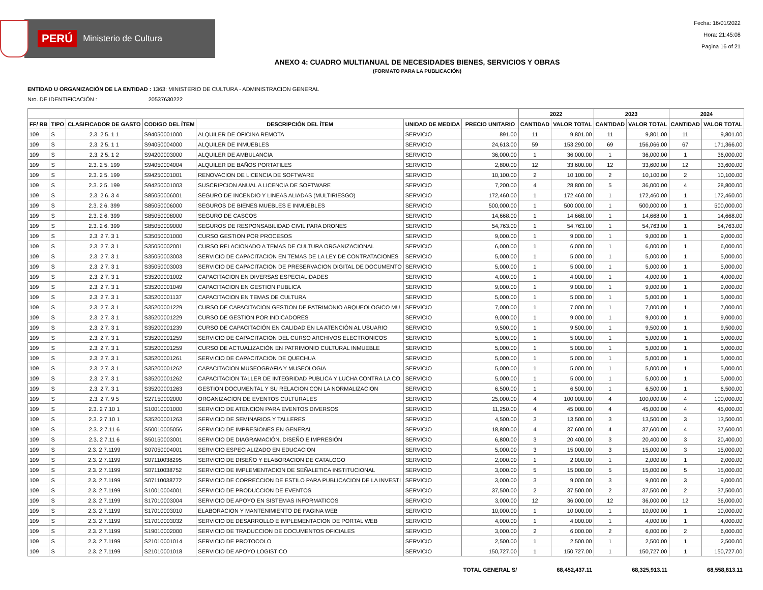PERÚ Ministerio de Cultura
Fecha: 16/01/2022
Hora: 21:45:08
Pagina 16 of 21
ANEXO 4: CUADRO MULTIANUAL DE NECESIDADES BIENES, SERVICIOS Y OBRAS
(FORMATO PARA LA PUBLICACIÓN)
ENTIDAD U ORGANIZACIÓN DE LA ENTIDAD : 1363: MINISTERIO DE CULTURA - ADMINISTRACION GENERAL
Nro. DE IDENTIFICACIÓN : 20537630222
| | | | | | | | 2022 | | 2023 | | 2024 | |
| --- | --- | --- | --- | --- | --- | --- | --- | --- | --- | --- | --- | --- |
| FF/ RB | TIPO | CLASIFICADOR DE GASTO | CODIGO DEL ÍTEM | DESCRIPCIÓN DEL ÍTEM | UNIDAD DE MEDIDA | PRECIO UNITARIO | CANTIDAD | VALOR TOTAL | CANTIDAD | VALOR TOTAL | CANTIDAD | VALOR TOTAL |
| 109 | S | 2.3. 2 5. 1 1 | S94050001000 | ALQUILER DE OFICINA REMOTA | SERVICIO | 891.00 | 11 | 9,801.00 | 11 | 9,801.00 | 11 | 9,801.00 |
| 109 | S | 2.3. 2 5. 1 1 | S94050004000 | ALQUILER DE INMUEBLES | SERVICIO | 24,613.00 | 59 | 153,290.00 | 69 | 156,066.00 | 67 | 171,366.00 |
| 109 | S | 2.3. 2 5. 1 2 | S94200003000 | ALQUILER DE AMBULANCIA | SERVICIO | 36,000.00 | 1 | 36,000.00 | 1 | 36,000.00 | 1 | 36,000.00 |
| 109 | S | 2.3. 2 5. 199 | S94050004004 | ALQUILER DE BAÑOS PORTATILES | SERVICIO | 2,800.00 | 12 | 33,600.00 | 12 | 33,600.00 | 12 | 33,600.00 |
| 109 | S | 2.3. 2 5. 199 | S94250001001 | RENOVACION DE LICENCIA DE SOFTWARE | SERVICIO | 10,100.00 | 2 | 10,100.00 | 2 | 10,100.00 | 2 | 10,100.00 |
| 109 | S | 2.3. 2 5. 199 | S94250001003 | SUSCRIPCION ANUAL A LICENCIA DE SOFTWARE | SERVICIO | 7,200.00 | 4 | 28,800.00 | 5 | 36,000.00 | 4 | 28,800.00 |
| 109 | S | 2.3. 2 6. 3 4 | S85050006001 | SEGURO DE INCENDIO Y LINEAS ALIADAS (MULTIRIESGO) | SERVICIO | 172,460.00 | 1 | 172,460.00 | 1 | 172,460.00 | 1 | 172,460.00 |
| 109 | S | 2.3. 2 6. 399 | S85050006000 | SEGUROS DE BIENES MUEBLES E INMUEBLES | SERVICIO | 500,000.00 | 1 | 500,000.00 | 1 | 500,000.00 | 1 | 500,000.00 |
| 109 | S | 2.3. 2 6. 399 | S85050008000 | SEGURO DE CASCOS | SERVICIO | 14,668.00 | 1 | 14,668.00 | 1 | 14,668.00 | 1 | 14,668.00 |
| 109 | S | 2.3. 2 6. 399 | S85050009000 | SEGUROS DE RESPONSABILIDAD CIVIL PARA DRONES | SERVICIO | 54,763.00 | 1 | 54,763.00 | 1 | 54,763.00 | 1 | 54,763.00 |
| 109 | S | 2.3. 2 7. 3 1 | S35050001000 | CURSO GESTION POR PROCESOS | SERVICIO | 9,000.00 | 1 | 9,000.00 | 1 | 9,000.00 | 1 | 9,000.00 |
| 109 | S | 2.3. 2 7. 3 1 | S35050002001 | CURSO RELACIONADO A TEMAS DE CULTURA ORGANIZACIONAL | SERVICIO | 6,000.00 | 1 | 6,000.00 | 1 | 6,000.00 | 1 | 6,000.00 |
| 109 | S | 2.3. 2 7. 3 1 | S35050003003 | SERVICIO DE CAPACITACION EN TEMAS DE LA LEY DE CONTRATACIONES | SERVICIO | 5,000.00 | 1 | 5,000.00 | 1 | 5,000.00 | 1 | 5,000.00 |
| 109 | S | 2.3. 2 7. 3 1 | S35050003003 | SERVICIO DE CAPACITACION DE PRESERVACION DIGITAL DE DOCUMENTO | SERVICIO | 5,000.00 | 1 | 5,000.00 | 1 | 5,000.00 | 1 | 5,000.00 |
| 109 | S | 2.3. 2 7. 3 1 | S35200001002 | CAPACITACION EN DIVERSAS ESPECIALIDADES | SERVICIO | 4,000.00 | 1 | 4,000.00 | 1 | 4,000.00 | 1 | 4,000.00 |
| 109 | S | 2.3. 2 7. 3 1 | S35200001049 | CAPACITACION EN GESTION PUBLICA | SERVICIO | 9,000.00 | 1 | 9,000.00 | 1 | 9,000.00 | 1 | 9,000.00 |
| 109 | S | 2.3. 2 7. 3 1 | S35200001137 | CAPACITACION EN TEMAS DE CULTURA | SERVICIO | 5,000.00 | 1 | 5,000.00 | 1 | 5,000.00 | 1 | 5,000.00 |
| 109 | S | 2.3. 2 7. 3 1 | S35200001229 | CURSO DE CAPACITACION GESTION DE PATRIMONIO ARQUEOLOGICO MU | SERVICIO | 7,000.00 | 1 | 7,000.00 | 1 | 7,000.00 | 1 | 7,000.00 |
| 109 | S | 2.3. 2 7. 3 1 | S35200001229 | CURSO DE GESTION POR INDICADORES | SERVICIO | 9,000.00 | 1 | 9,000.00 | 1 | 9,000.00 | 1 | 9,000.00 |
| 109 | S | 2.3. 2 7. 3 1 | S35200001239 | CURSO DE CAPACITACIÓN EN CALIDAD EN LA ATENCIÓN AL USUARIO | SERVICIO | 9,500.00 | 1 | 9,500.00 | 1 | 9,500.00 | 1 | 9,500.00 |
| 109 | S | 2.3. 2 7. 3 1 | S35200001259 | SERVICIO DE CAPACITACION DEL CURSO ARCHIVOS ELECTRONICOS | SERVICIO | 5,000.00 | 1 | 5,000.00 | 1 | 5,000.00 | 1 | 5,000.00 |
| 109 | S | 2.3. 2 7. 3 1 | S35200001259 | CURSO DE ACTUALIZACIÓN EN PATRIMONIO CULTURAL INMUEBLE | SERVICIO | 5,000.00 | 1 | 5,000.00 | 1 | 5,000.00 | 1 | 5,000.00 |
| 109 | S | 2.3. 2 7. 3 1 | S35200001261 | SERVICIO DE CAPACITACION DE QUECHUA | SERVICIO | 5,000.00 | 1 | 5,000.00 | 1 | 5,000.00 | 1 | 5,000.00 |
| 109 | S | 2.3. 2 7. 3 1 | S35200001262 | CAPACITACION MUSEOGRAFIA Y MUSEOLOGIA | SERVICIO | 5,000.00 | 1 | 5,000.00 | 1 | 5,000.00 | 1 | 5,000.00 |
| 109 | S | 2.3. 2 7. 3 1 | S35200001262 | CAPACITACION TALLER DE INTEGRIDAD PUBLICA Y LUCHA CONTRA LA CO | SERVICIO | 5,000.00 | 1 | 5,000.00 | 1 | 5,000.00 | 1 | 5,000.00 |
| 109 | S | 2.3. 2 7. 3 1 | S35200001263 | GESTION DOCUMENTAL Y SU RELACION CON LA NORMALIZACION | SERVICIO | 6,500.00 | 1 | 6,500.00 | 1 | 6,500.00 | 1 | 6,500.00 |
| 109 | S | 2.3. 2 7. 9 5 | S27150002000 | ORGANIZACION DE EVENTOS CULTURALES | SERVICIO | 25,000.00 | 4 | 100,000.00 | 4 | 100,000.00 | 4 | 100,000.00 |
| 109 | S | 2.3. 2 7.10 1 | S10010001000 | SERVICIO DE ATENCION PARA EVENTOS DIVERSOS | SERVICIO | 11,250.00 | 4 | 45,000.00 | 4 | 45,000.00 | 4 | 45,000.00 |
| 109 | S | 2.3. 2 7.10 1 | S35200001263 | SERVICIO DE SEMINARIOS Y TALLERES | SERVICIO | 4,500.00 | 3 | 13,500.00 | 3 | 13,500.00 | 3 | 13,500.00 |
| 109 | S | 2.3. 2 7.11 6 | S50010005056 | SERVICIO DE IMPRESIONES EN GENERAL | SERVICIO | 18,800.00 | 4 | 37,600.00 | 4 | 37,600.00 | 4 | 37,600.00 |
| 109 | S | 2.3. 2 7.11 6 | S50150003001 | SERVICIO DE DIAGRAMACIÓN, DISEÑO E IMPRESIÓN | SERVICIO | 6,800.00 | 3 | 20,400.00 | 3 | 20,400.00 | 3 | 20,400.00 |
| 109 | S | 2.3. 2 7.1199 | S07050004001 | SERVICIO ESPECIALIZADO EN EDUCACION | SERVICIO | 5,000.00 | 3 | 15,000.00 | 3 | 15,000.00 | 3 | 15,000.00 |
| 109 | S | 2.3. 2 7.1199 | S07110038295 | SERVICIO DE DISEÑO Y ELABORACION DE CATALOGO | SERVICIO | 2,000.00 | 1 | 2,000.00 | 1 | 2,000.00 | 1 | 2,000.00 |
| 109 | S | 2.3. 2 7.1199 | S07110038752 | SERVICIO DE IMPLEMENTACION DE SEÑALETICA INSTITUCIONAL | SERVICIO | 3,000.00 | 5 | 15,000.00 | 5 | 15,000.00 | 5 | 15,000.00 |
| 109 | S | 2.3. 2 7.1199 | S07110038772 | SERVICIO DE CORRECCION DE ESTILO PARA PUBLICACION DE LA INVESTI | SERVICIO | 3,000.00 | 3 | 9,000.00 | 3 | 9,000.00 | 3 | 9,000.00 |
| 109 | S | 2.3. 2 7.1199 | S10010004001 | SERVICIO DE PRODUCCION DE EVENTOS | SERVICIO | 37,500.00 | 2 | 37,500.00 | 2 | 37,500.00 | 2 | 37,500.00 |
| 109 | S | 2.3. 2 7.1199 | S17010003004 | SERVICIO DE APOYO EN SISTEMAS INFORMATICOS | SERVICIO | 3,000.00 | 12 | 36,000.00 | 12 | 36,000.00 | 12 | 36,000.00 |
| 109 | S | 2.3. 2 7.1199 | S17010003010 | ELABORACION Y MANTENIMIENTO DE PAGINA WEB | SERVICIO | 10,000.00 | 1 | 10,000.00 | 1 | 10,000.00 | 1 | 10,000.00 |
| 109 | S | 2.3. 2 7.1199 | S17010003032 | SERVICIO DE DESARROLLO E IMPLEMENTACION DE PORTAL WEB | SERVICIO | 4,000.00 | 1 | 4,000.00 | 1 | 4,000.00 | 1 | 4,000.00 |
| 109 | S | 2.3. 2 7.1199 | S19010002000 | SERVICIO DE TRADUCCION DE DOCUMENTOS OFICIALES | SERVICIO | 3,000.00 | 2 | 6,000.00 | 2 | 6,000.00 | 2 | 6,000.00 |
| 109 | S | 2.3. 2 7.1199 | S21010001014 | SERVICIO DE PROTOCOLO | SERVICIO | 2,500.00 | 1 | 2,500.00 | 1 | 2,500.00 | 1 | 2,500.00 |
| 109 | S | 2.3. 2 7.1199 | S21010001018 | SERVICIO DE APOYO LOGISTICO | SERVICIO | 150,727.00 | 1 | 150,727.00 | 1 | 150,727.00 | 1 | 150,727.00 |
| | | | | | | TOTAL GENERAL S/ | | 68,452,437.11 | | 68,325,913.11 | | 68,558,813.11 |